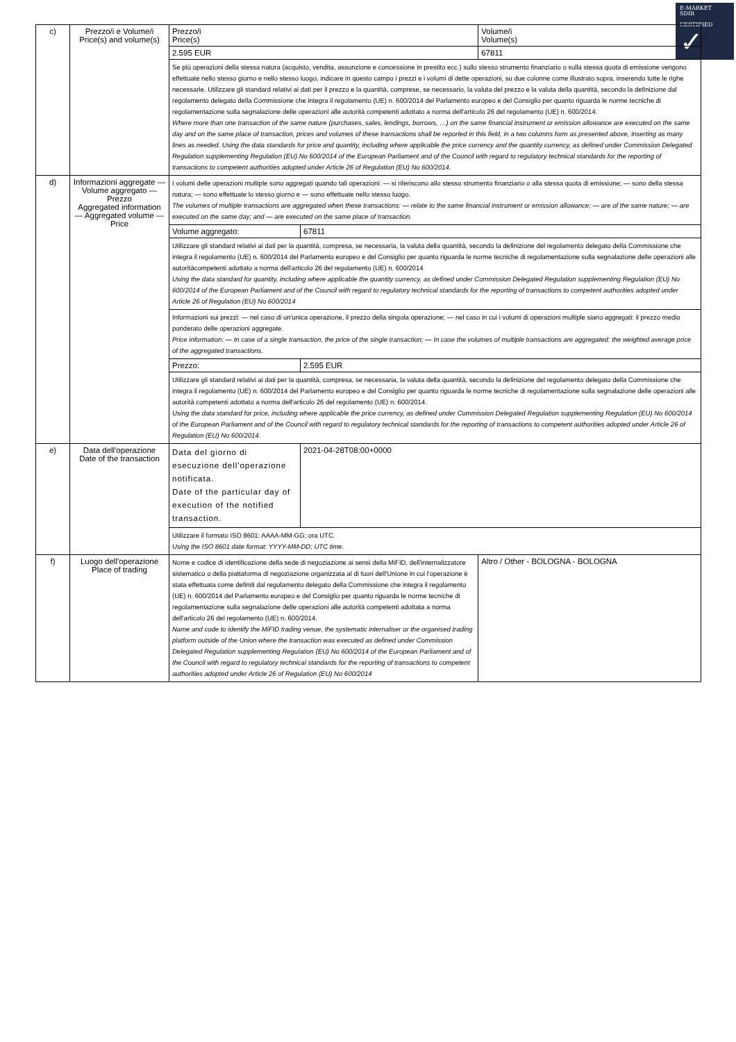E-MARKET
SDIR
CERTIFIED
✓
| c) | Prezzo/i e Volume/i Price(s) and volume(s) | Prezzo/i Price(s) | | Volume/i Volume(s) |
| | | 2.595 EUR | | 67811 |
| | | Se più operazioni della stessa natura (acquisto, vendita, assunzione e concessione in prestito ecc.) sullo stesso strumento finanziario o sulla stessa quota di emissione vengono effettuate nello stesso giorno e nello stesso luogo, indicare in questo campo i prezzi e i volumi di dette operazioni, su due colonne come illustrato sopra, inserendo tutte le righe necessarie. Utilizzare gli standard relativi ai dati per il prezzo e la quantità, comprese, se necessario, la valuta del prezzo e la valuta della quantità, secondo la definizione dal regolamento delegato della Commissione che integra il regolamento (UE) n. 600/2014 del Parlamento europeo e del Consiglio per quanto riguarda le norme tecniche di regolamentazione sulla segnalazione delle operazioni alle autorità competenti adottato a norma dell'articolo 26 del regolamento (UE) n. 600/2014. Where more than one transaction of the same nature (purchases, sales, lendings, borrows, …) on the same financial instrument or emission allowance are executed on the same day and on the same place of transaction, prices and volumes of these transactions shall be reported in this field, in a two columns form as presented above, inserting as many lines as needed. Using the data standards for price and quantity, including where applicable the price currency and the quantity currency, as defined under Commission Delegated Regulation supplementing Regulation (EU) No 600/2014 of the European Parliament and of the Council with regard to regulatory technical standards for the reporting of transactions to competent authorities adopted under Article 26 of Regulation (EU) No 600/2014. | | |
| d) | Informazioni aggregate — Volume aggregato — Prezzo Aggregated information — Aggregated volume — Price | I volumi delle operazioni multiple sono aggregati quando tali operazioni: — si riferiscono allo stesso strumento finanziario o alla stessa quota di emissione; — sono della stessa natura; — sono effettuate lo stesso giorno e — sono effettuate nello stesso luogo. The volumes of multiple transactions are aggregated when these transactions: — relate to the same financial instrument or emission allowance; — are of the same nature; — are executed on the same day; and — are executed on the same place of transaction. | | |
| | | Volume aggregato: | 67811 | |
| | | Utilizzare gli standard relativi ai dati per la quantità, compresa, se necessaria, la valuta della quantità, secondo la definizione del regolamento delegato della Commissione che integra il regolamento (UE) n. 600/2014 del Parlamento europeo e del Consiglio per quanto riguarda le norme tecniche di regolamentazione sulla segnalazione delle operazioni alle autoritàcompetenti adottato a norma dell'articolo 26 del regolamento (UE) n. 600/2014 Using the data standard for quantity, including where applicable the quantity currency, as defined under Commission Delegated Regulation supplementing Regulation (EU) No 600/2014 of the European Parliament and of the Council with regard to regulatory technical standards for the reporting of transactions to competent authorities adopted under Article 26 of Regulation (EU) No 600/2014 | | |
| | | Informazioni sui prezzi: — nel caso di un'unica operazione, il prezzo della singola operazione; — nel caso in cui i volumi di operazioni multiple siano aggregati: il prezzo medio ponderato delle operazioni aggregate. Price information: — In case of a single transaction, the price of the single transaction; — In case the volumes of multiple transactions are aggregated: the weighted average price of the aggregated transactions. | | |
| | | Prezzo: | 2.595 EUR | |
| | | Utilizzare gli standard relativi ai dati per la quantità, compresa, se necessaria, la valuta della quantità, secondo la definizione del regolamento delegato della Commissione che integra il regolamento (UE) n. 600/2014 del Parlamento europeo e del Consiglio per quanto riguarda le norme tecniche di regolamentazione sulla segnalazione delle operazioni alle autorità competenti adottato a norma dell'articolo 26 del regolamento (UE) n. 600/2014. Using the data standard for price, including where applicable the price currency, as defined under Commission Delegated Regulation supplementing Regulation (EU) No 600/2014 of the European Parliament and of the Council with regard to regulatory technical standards for the reporting of transactions to competent authorities adopted under Article 26 of Regulation (EU) No 600/2014. | | |
| e) | Data dell'operazione Date of the transaction | Data del giorno di esecuzione dell'operazione notificata. Date of the particular day of execution of the notified transaction. | 2021-04-28T08:00+0000 | |
| | | Utilizzare il formato ISO 8601: AAAA-MM-GG; ora UTC. Using the ISO 8601 date format: YYYY-MM-DD; UTC time. | | |
| f) | Luogo dell'operazione Place of trading | Nome e codice di identificazione della sede di negoziazione ai sensi della MiFID, dell'internalizzatore sistematico o della piattaforma di negoziazione organizzata al di fuori dell'Unione in cui l'operazione è stata effettuata come definiti dal regolamento delegato della Commissione che integra il regolamento (UE) n. 600/2014 del Parlamento europeo e del Consiglio per quanto riguarda le norme tecniche di regolamentazione sulla segnalazione delle operazioni alle autorità competenti adottata a norma dell'articolo 26 del regolamento (UE) n. 600/2014. Name and code to identify the MiFID trading venue, the systematic internaliser or the organised trading platform outside of the Union where the transaction was executed as defined under Commission Delegated Regulation supplementing Regulation (EU) No 600/2014 of the European Parliament and of the Council with regard to regulatory technical standards for the reporting of transactions to competent authorities adopted under Article 26 of Regulation (EU) No 600/2014 | | Altro / Other - BOLOGNA - BOLOGNA |